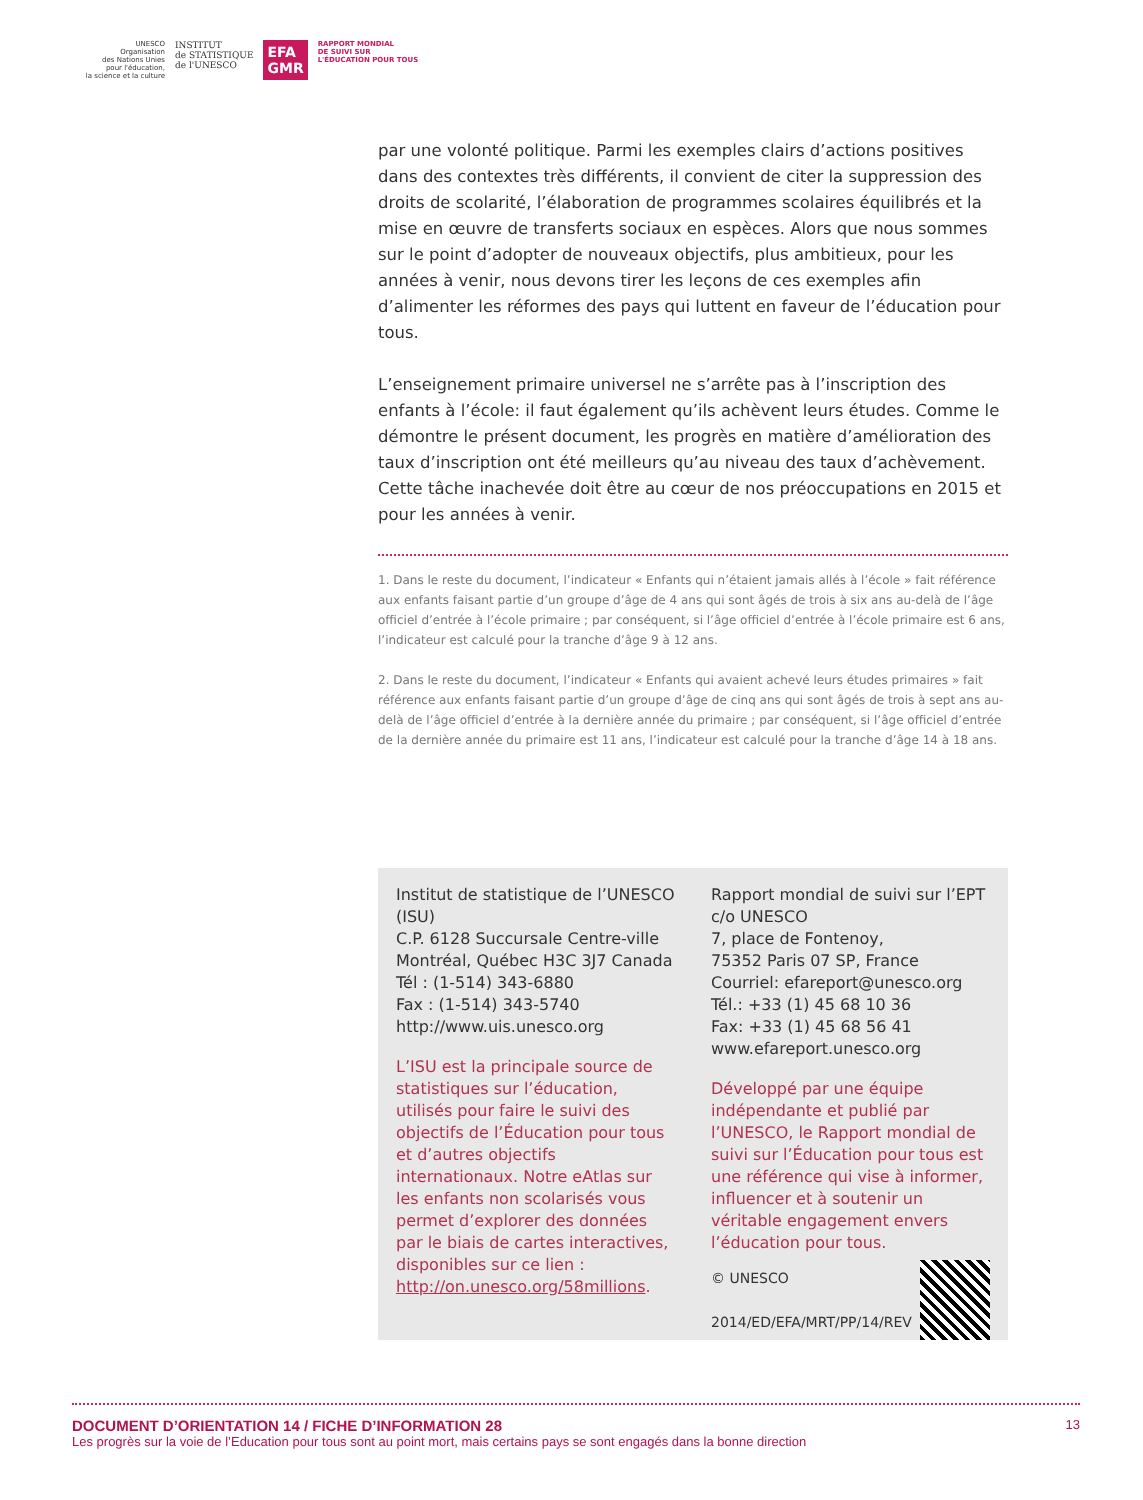UNESCO
Organisation
des Nations Unies
pour l'éducation,
la science et la culture
INSTITUT
de STATISTIQUE
de l'UNESCO
EFA
GMR
RAPPORT MONDIAL
DE SUIVI SUR
L'ÉDUCATION POUR TOUS
par une volonté politique. Parmi les exemples clairs d’actions positives dans des contextes très différents, il convient de citer la suppression des droits de scolarité, l’élaboration de programmes scolaires équilibrés et la mise en œuvre de transferts sociaux en espèces. Alors que nous sommes sur le point d’adopter de nouveaux objectifs, plus ambitieux, pour les années à venir, nous devons tirer les leçons de ces exemples afin d’alimenter les réformes des pays qui luttent en faveur de l’éducation pour tous.
L’enseignement primaire universel ne s’arrête pas à l’inscription des enfants à l’école: il faut également qu’ils achèvent leurs études. Comme le démontre le présent document, les progrès en matière d’amélioration des taux d’inscription ont été meilleurs qu’au niveau des taux d’achèvement. Cette tâche inachevée doit être au cœur de nos préoccupations en 2015 et pour les années à venir.
1. Dans le reste du document, l’indicateur « Enfants qui n’étaient jamais allés à l’école » fait référence aux enfants faisant partie d’un groupe d’âge de 4 ans qui sont âgés de trois à six ans au-delà de l’âge officiel d’entrée à l’école primaire ; par conséquent, si l’âge officiel d’entrée à l’école primaire est 6 ans, l’indicateur est calculé pour la tranche d’âge 9 à 12 ans.
2. Dans le reste du document, l’indicateur « Enfants qui avaient achevé leurs études primaires » fait référence aux enfants faisant partie d’un groupe d’âge de cinq ans qui sont âgés de trois à sept ans au-delà de l’âge officiel d’entrée à la dernière année du primaire ; par conséquent, si l’âge officiel d’entrée de la dernière année du primaire est 11 ans, l’indicateur est calculé pour la tranche d’âge 14 à 18 ans.
Institut de statistique de l’UNESCO (ISU)
C.P. 6128 Succursale Centre-ville
Montréal, Québec H3C 3J7 Canada
Tél : (1-514) 343-6880
Fax : (1-514) 343-5740
http://www.uis.unesco.org
L’ISU est la principale source de statistiques sur l’éducation, utilisés pour faire le suivi des objectifs de l’Éducation pour tous et d’autres objectifs internationaux. Notre eAtlas sur les enfants non scolarisés vous permet d’explorer des données par le biais de cartes interactives, disponibles sur ce lien : http://on.unesco.org/58millions.
Rapport mondial de suivi sur l’EPT
c/o UNESCO
7, place de Fontenoy,
75352 Paris 07 SP, France
Courriel: efareport@unesco.org
Tél.: +33 (1) 45 68 10 36
Fax: +33 (1) 45 68 56 41
www.efareport.unesco.org
Développé par une équipe indépendante et publié par l’UNESCO, le Rapport mondial de suivi sur l’Éducation pour tous est une référence qui vise à informer, influencer et à soutenir un véritable engagement envers l’éducation pour tous.
© UNESCO
2014/ED/EFA/MRT/PP/14/REV
DOCUMENT D’ORIENTATION 14 / FICHE D’INFORMATION 28 13
Les progrès sur la voie de l’Education pour tous sont au point mort, mais certains pays se sont engagés dans la bonne direction